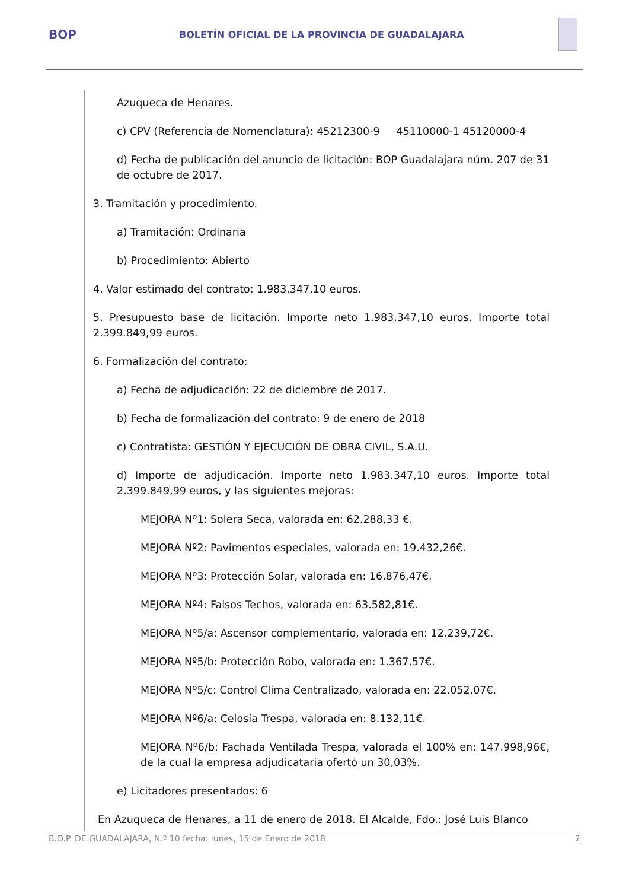BOP
BOLETÍN OFICIAL DE LA PROVINCIA DE GUADALAJARA
Azuqueca de Henares.
c) CPV (Referencia de Nomenclatura): 45212300-9 45110000-1 45120000-4
d) Fecha de publicación del anuncio de licitación: BOP Guadalajara núm. 207 de 31 de octubre de 2017.
3. Tramitación y procedimiento.
a) Tramitación: Ordinaria
b) Procedimiento: Abierto
4. Valor estimado del contrato: 1.983.347,10 euros.
5. Presupuesto base de licitación. Importe neto 1.983.347,10 euros. Importe total 2.399.849,99 euros.
6. Formalización del contrato:
a) Fecha de adjudicación: 22 de diciembre de 2017.
b) Fecha de formalización del contrato: 9 de enero de 2018
c) Contratista: GESTIÓN Y EJECUCIÓN DE OBRA CIVIL, S.A.U.
d) Importe de adjudicación. Importe neto 1.983.347,10 euros. Importe total 2.399.849,99 euros, y las siguientes mejoras:
MEJORA Nº1: Solera Seca, valorada en: 62.288,33 €.
MEJORA Nº2: Pavimentos especiales, valorada en: 19.432,26€.
MEJORA Nº3: Protección Solar, valorada en: 16.876,47€.
MEJORA Nº4: Falsos Techos, valorada en: 63.582,81€.
MEJORA Nº5/a: Ascensor complementario, valorada en: 12.239,72€.
MEJORA Nº5/b: Protección Robo, valorada en: 1.367,57€.
MEJORA Nº5/c: Control Clima Centralizado, valorada en: 22.052,07€.
MEJORA Nº6/a: Celosía Trespa, valorada en: 8.132,11€.
MEJORA Nº6/b: Fachada Ventilada Trespa, valorada el 100% en: 147.998,96€, de la cual la empresa adjudicataria ofertó un 30,03%.
e) Licitadores presentados: 6
En Azuqueca de Henares, a 11 de enero de 2018. El Alcalde, Fdo.: José Luis Blanco
B.O.P. DE GUADALAJARA, N.º 10 fecha: lunes, 15 de Enero de 2018 2